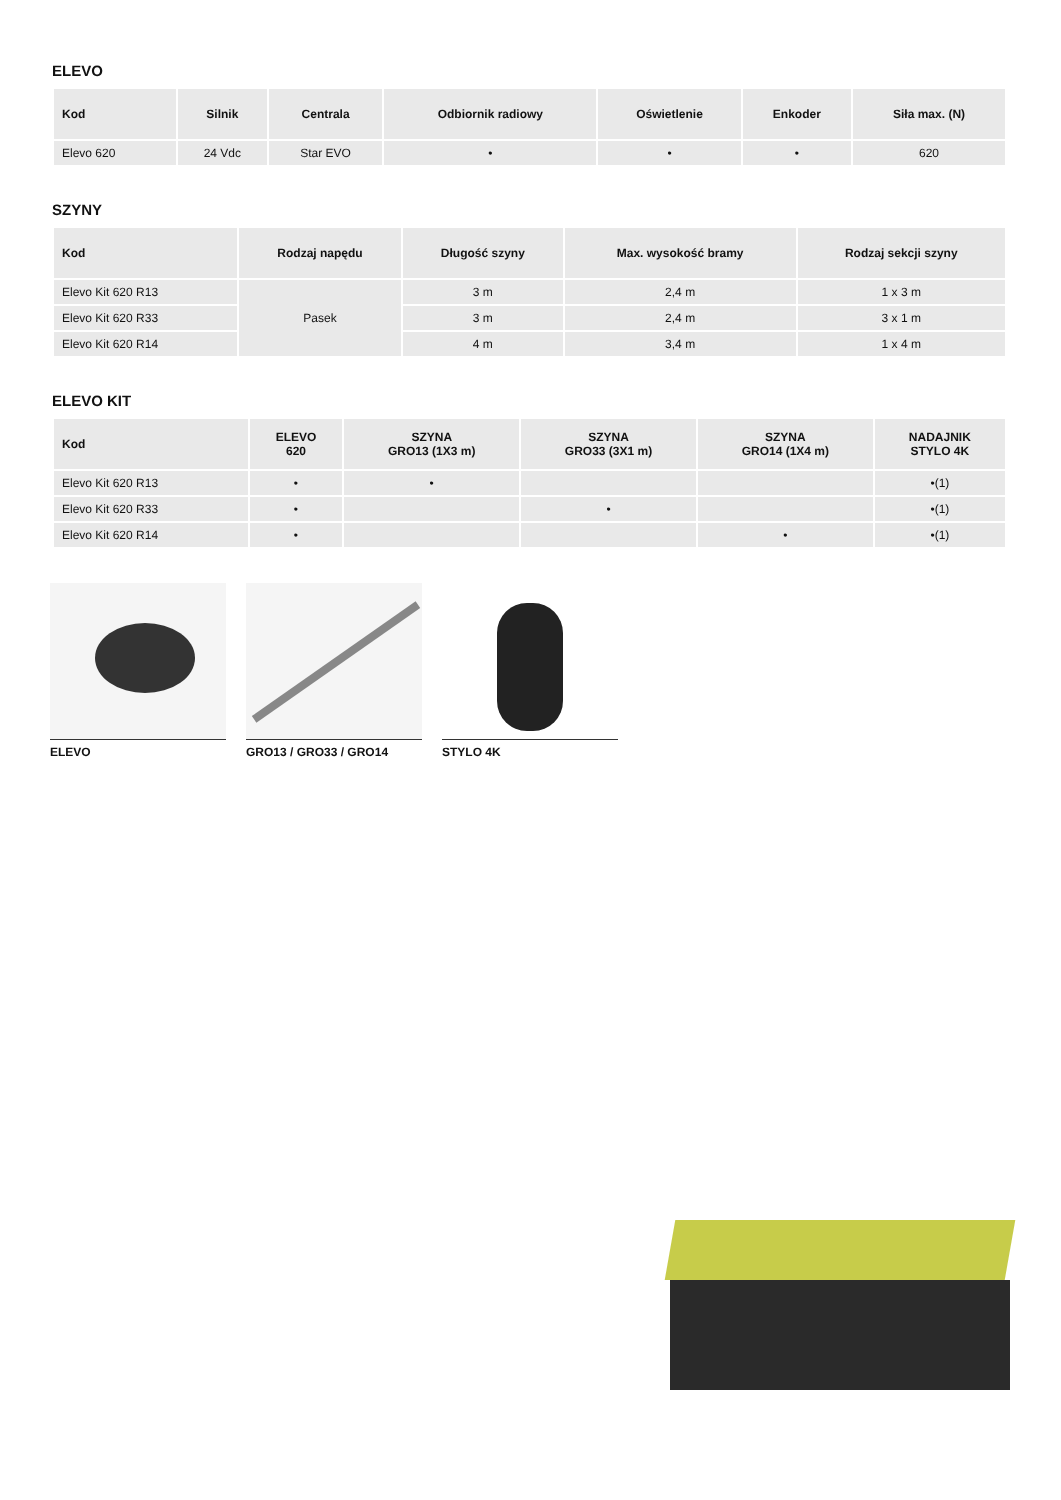ELEVO
| Kod | Silnik | Centrala | Odbiornik radiowy | Oświetlenie | Enkoder | Siła max. (N) |
| --- | --- | --- | --- | --- | --- | --- |
| Elevo 620 | 24 Vdc | Star EVO | • | • | • | 620 |
SZYNY
| Kod | Rodzaj napędu | Długość szyny | Max. wysokość bramy | Rodzaj sekcji szyny |
| --- | --- | --- | --- | --- |
| Elevo Kit 620 R13 | Pasek | 3 m | 2,4 m | 1 x 3 m |
| Elevo Kit 620 R33 | | 3 m | 2,4 m | 3 x 1 m |
| Elevo Kit 620 R14 | | 4 m | 3,4 m | 1 x 4 m |
ELEVO KIT
| Kod | ELEVO 620 | SZYNA GRO13 (1X3 m) | SZYNA GRO33 (3X1 m) | SZYNA GRO14 (1X4 m) | NADAJNIK STYLO 4K |
| --- | --- | --- | --- | --- | --- |
| Elevo Kit 620 R13 | • | • | | | •(1) |
| Elevo Kit 620 R33 | • | | • | | •(1) |
| Elevo Kit 620 R14 | • | | | • | •(1) |
ELEVO GRO13 / GRO33 / GRO14
STYLO 4K